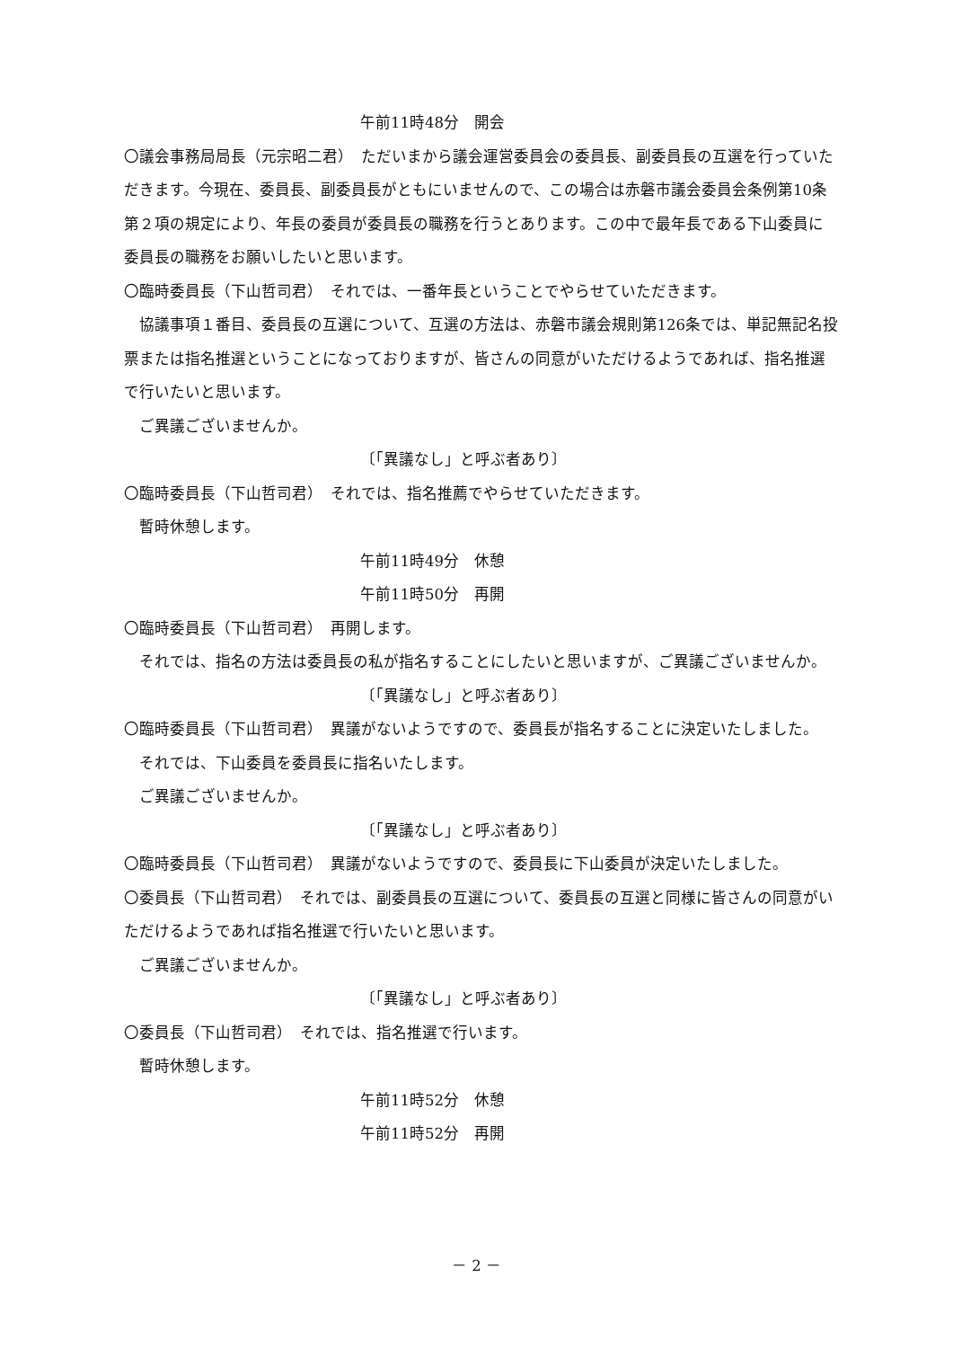午前11時48分　開会
〇議会事務局局長（元宗昭二君）　ただいまから議会運営委員会の委員長、副委員長の互選を行っていただきます。今現在、委員長、副委員長がともにいませんので、この場合は赤磐市議会委員会条例第10条第２項の規定により、年長の委員が委員長の職務を行うとあります。この中で最年長である下山委員に委員長の職務をお願いしたいと思います。
〇臨時委員長（下山哲司君）　それでは、一番年長ということでやらせていただきます。
協議事項１番目、委員長の互選について、互選の方法は、赤磐市議会規則第126条では、単記無記名投票または指名推選ということになっておりますが、皆さんの同意がいただけるようであれば、指名推選で行いたいと思います。
ご異議ございませんか。
〔「異議なし」と呼ぶ者あり〕
〇臨時委員長（下山哲司君）　それでは、指名推薦でやらせていただきます。
暫時休憩します。
午前11時49分　休憩
午前11時50分　再開
〇臨時委員長（下山哲司君）　再開します。
それでは、指名の方法は委員長の私が指名することにしたいと思いますが、ご異議ございませんか。
〔「異議なし」と呼ぶ者あり〕
〇臨時委員長（下山哲司君）　異議がないようですので、委員長が指名することに決定いたしました。
それでは、下山委員を委員長に指名いたします。
ご異議ございませんか。
〔「異議なし」と呼ぶ者あり〕
〇臨時委員長（下山哲司君）　異議がないようですので、委員長に下山委員が決定いたしました。
〇委員長（下山哲司君）　それでは、副委員長の互選について、委員長の互選と同様に皆さんの同意がいただけるようであれば指名推選で行いたいと思います。
ご異議ございませんか。
〔「異議なし」と呼ぶ者あり〕
〇委員長（下山哲司君）　それでは、指名推選で行います。
暫時休憩します。
午前11時52分　休憩
午前11時52分　再開
－ 2 －